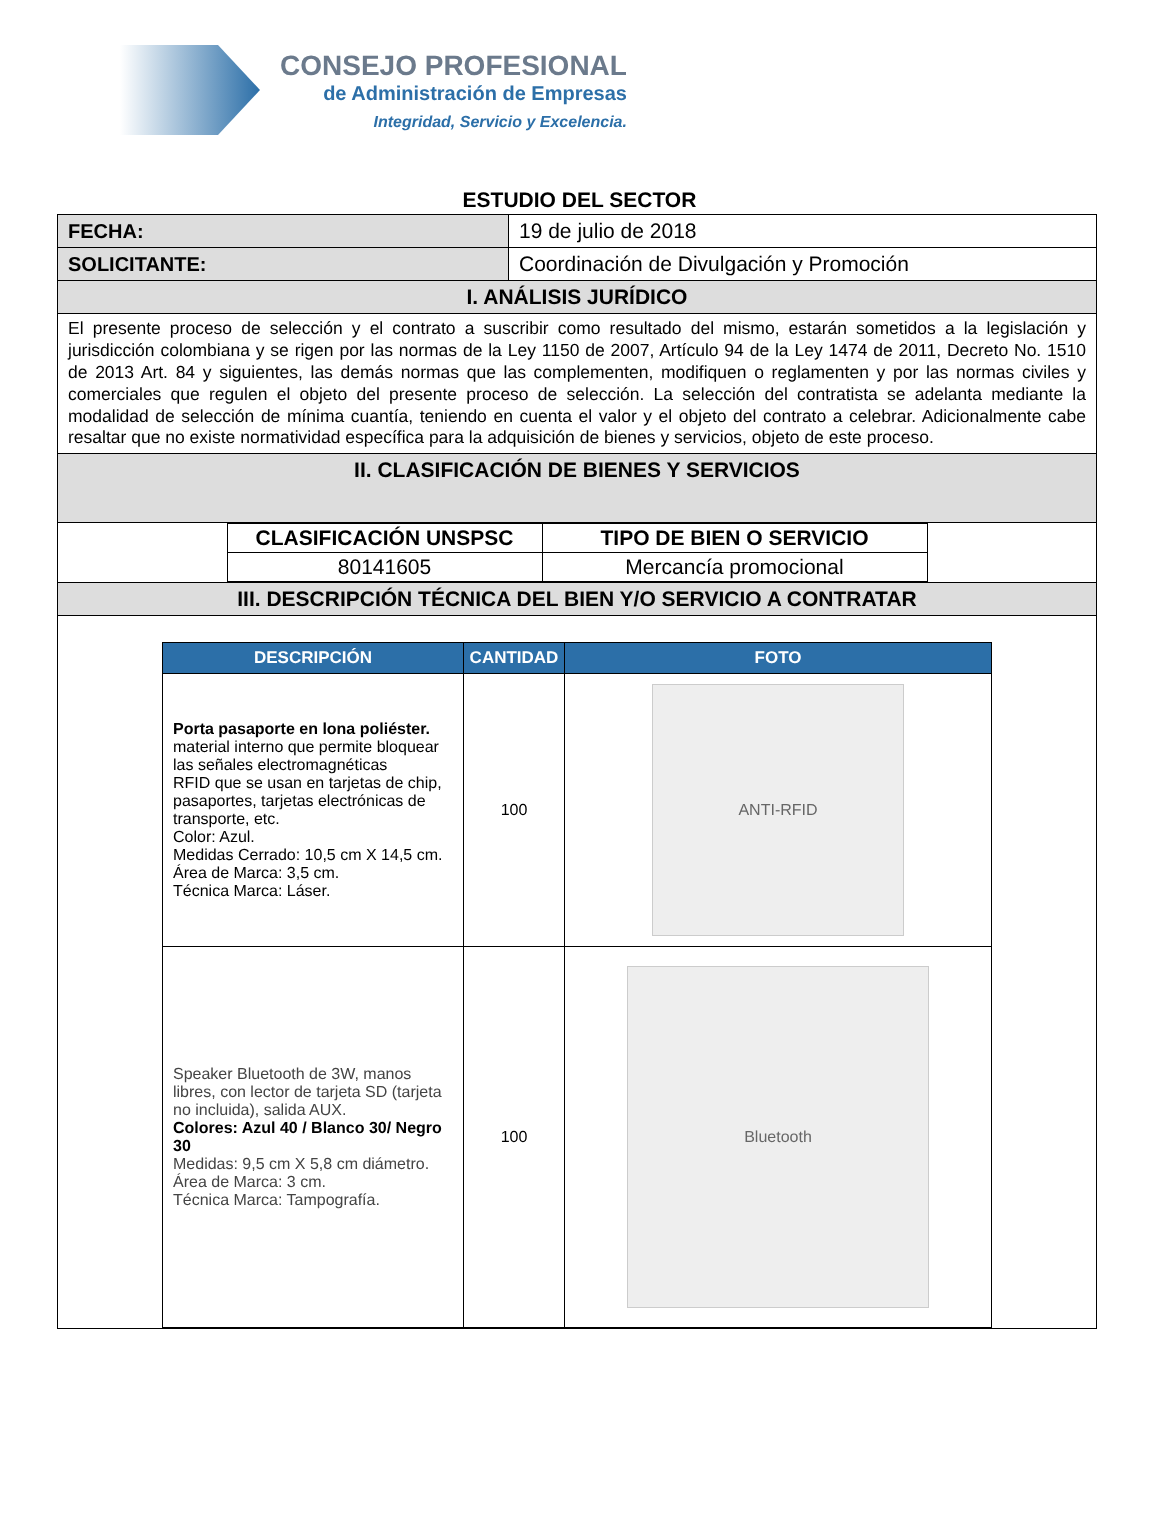CONSEJO PROFESIONAL
de Administración de Empresas
Integridad, Servicio y Excelencia.
ESTUDIO DEL SECTOR
| FECHA: | 19 de julio de 2018 |
| SOLICITANTE: | Coordinación de Divulgación y Promoción |
| I. ANÁLISIS JURÍDICO | |
| El presente proceso de selección y el contrato a suscribir como resultado del mismo, estarán sometidos a la legislación y jurisdicción colombiana y se rigen por las normas de la Ley 1150 de 2007, Artículo 94 de la Ley 1474 de 2011, Decreto No. 1510 de 2013 Art. 84 y siguientes, las demás normas que las complementen, modifiquen o reglamenten y por las normas civiles y comerciales que regulen el objeto del presente proceso de selección. La selección del contratista se adelanta mediante la modalidad de selección de mínima cuantía, teniendo en cuenta el valor y el objeto del contrato a celebrar. Adicionalmente cabe resaltar que no existe normatividad específica para la adquisición de bienes y servicios, objeto de este proceso. | |
| II. CLASIFICACIÓN DE BIENES Y SERVICIOS | |
| / CLASIFICACIÓN UNSPSC / TIPO DE BIEN O SERVICIO / / 80141605 / Mercancía promocional / | |
| III. DESCRIPCIÓN TÉCNICA DEL BIEN Y/O SERVICIO A CONTRATAR | |
| / DESCRIPCIÓN / CANTIDAD / FOTO / / --- / --- / --- / / Porta pasaporte en lona poliéster. material interno que permite bloquear las señales electromagnéticas RFID que se usan en tarjetas de chip, pasaportes, tarjetas electrónicas de transporte, etc. Color: Azul. Medidas Cerrado: 10,5 cm X 14,5 cm. Área de Marca: 3,5 cm. Técnica Marca: Láser. / 100 / ANTI-RFID / / Speaker Bluetooth de 3W, manos libres, con lector de tarjeta SD (tarjeta no incluida), salida AUX. Colores: Azul 40 / Blanco 30/ Negro 30 Medidas: 9,5 cm X 5,8 cm diámetro. Área de Marca: 3 cm. Técnica Marca: Tampografía. / 100 / Bluetooth / | |